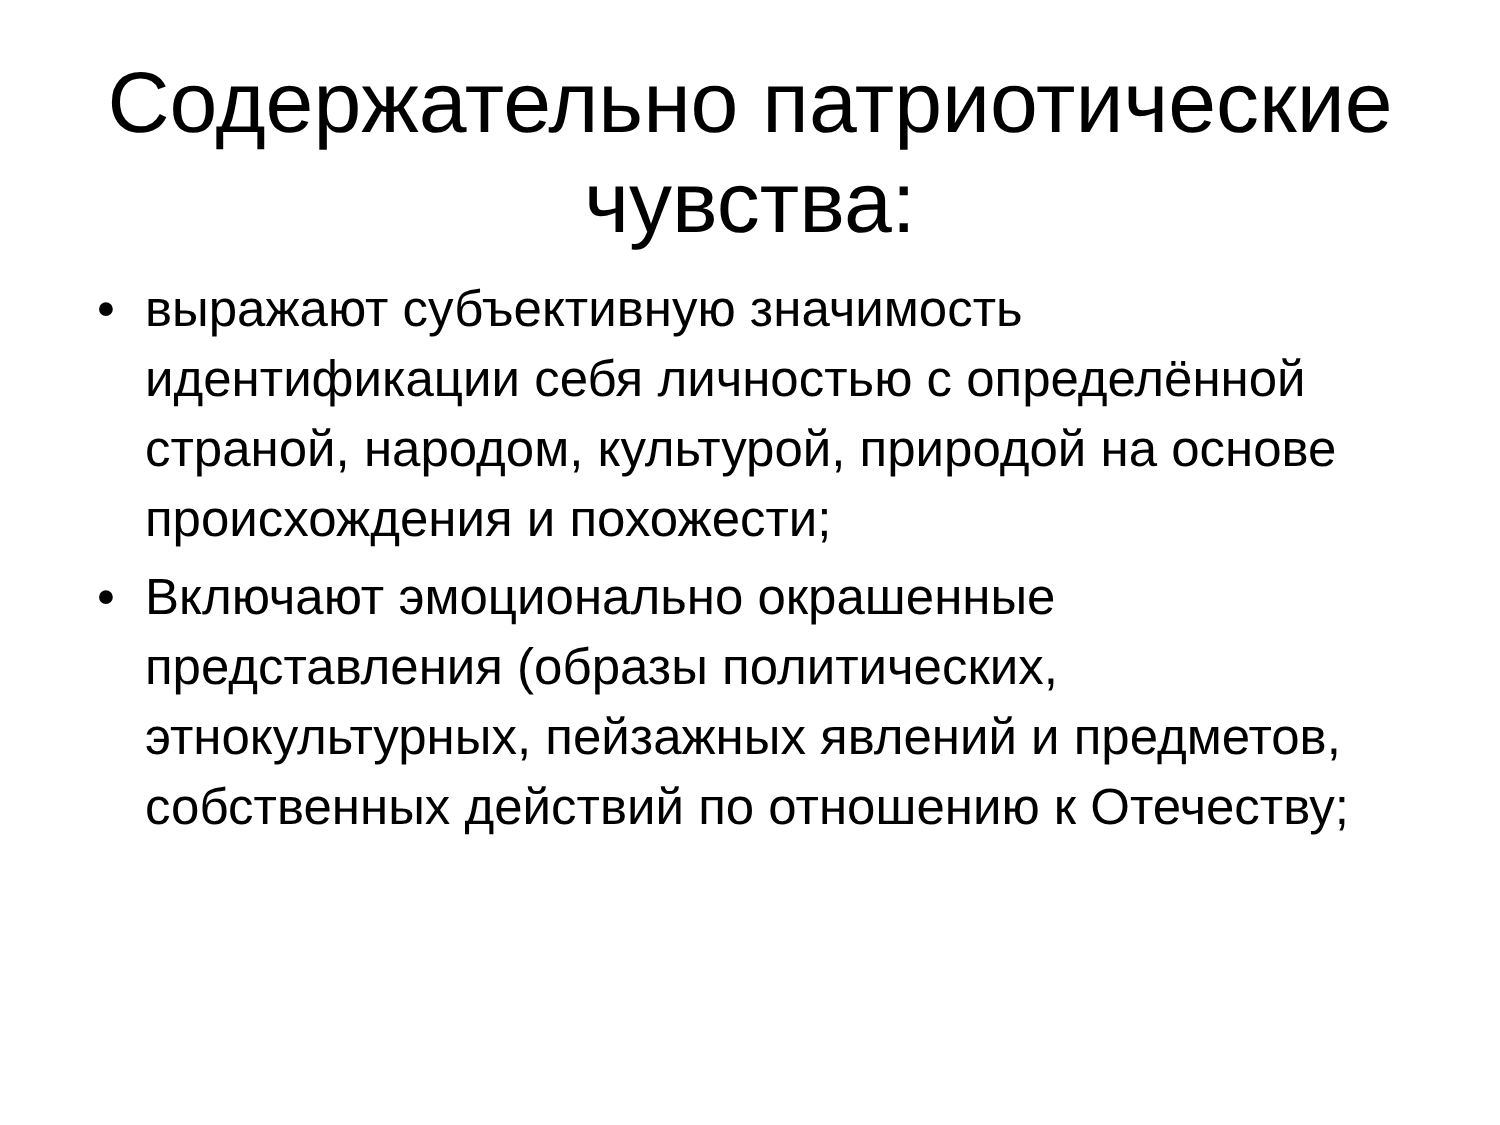Содержательно патриотические
чувства:
• выражают субъективную значимость идентификации себя личностью с определённой страной, народом, культурой, природой на основе происхождения и похожести;
• Включают эмоционально окрашенные представления (образы политических, этнокультурных, пейзажных явлений и предметов, собственных действий по отношению к Отечеству;